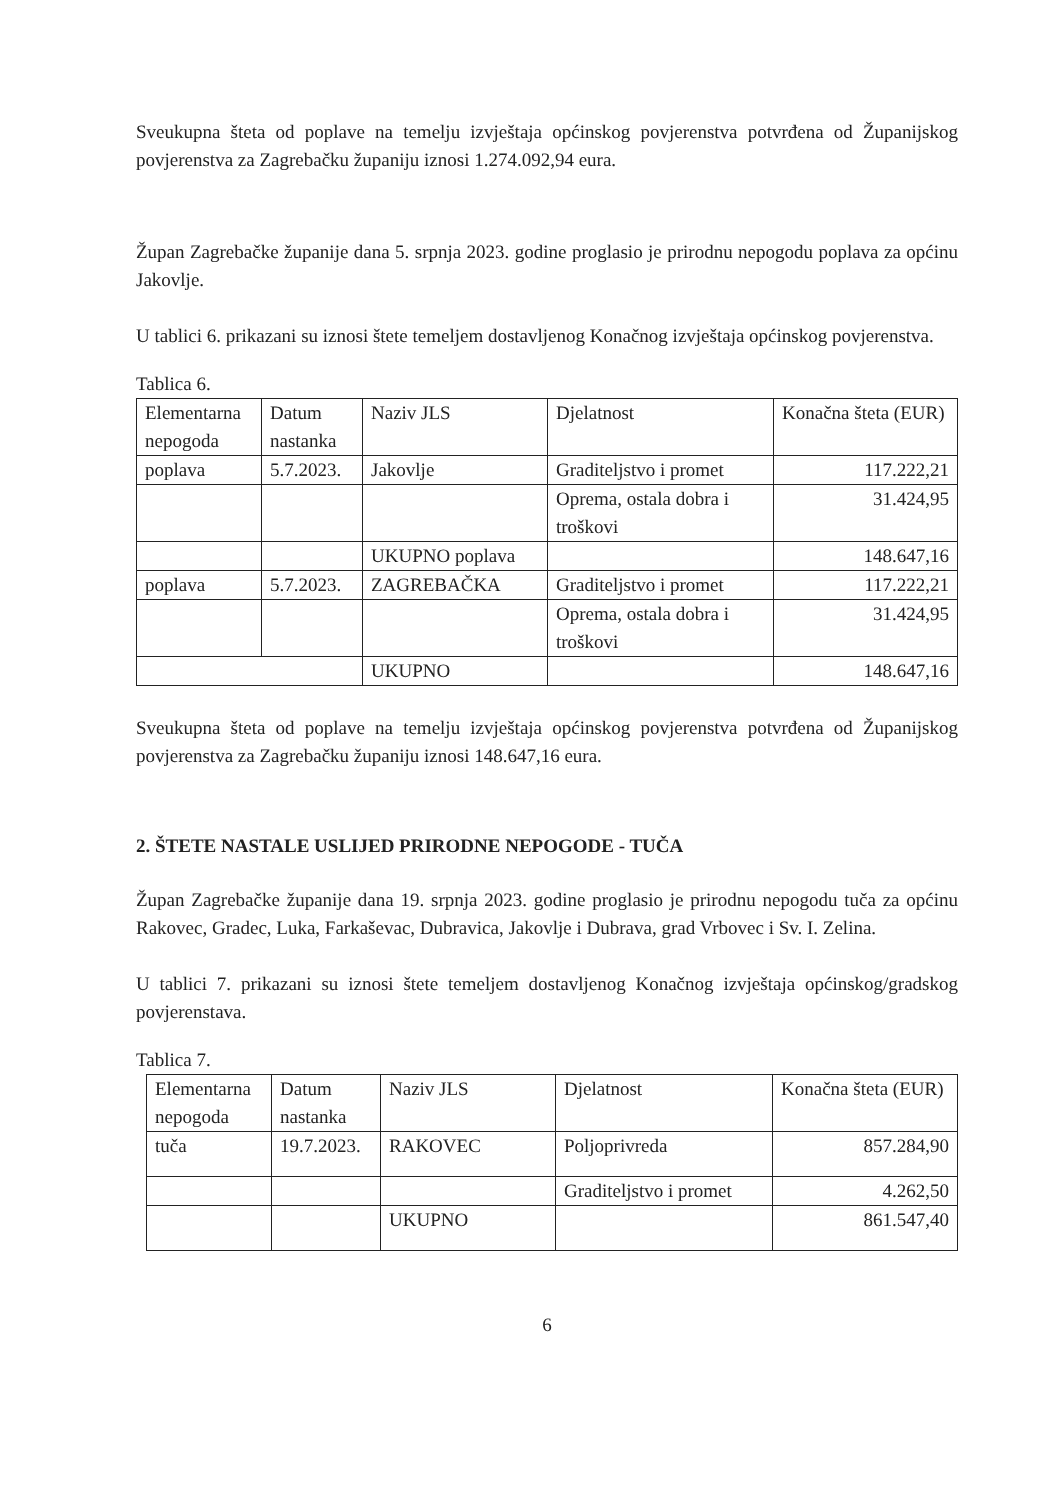Sveukupna šteta od poplave na temelju izvještaja općinskog povjerenstva potvrđena od Županijskog povjerenstva za Zagrebačku županiju iznosi 1.274.092,94 eura.
Župan Zagrebačke županije dana 5. srpnja 2023. godine proglasio je prirodnu nepogodu poplava za općinu Jakovlje.
U tablici 6. prikazani su iznosi štete temeljem dostavljenog Konačnog izvještaja općinskog povjerenstva.
Tablica 6.
| Elementarna nepogoda | Datum nastanka | Naziv JLS | Djelatnost | Konačna šteta (EUR) |
| poplava | 5.7.2023. | Jakovlje | Graditeljstvo i promet | 117.222,21 |
| | | | Oprema, ostala dobra i troškovi | 31.424,95 |
| | | UKUPNO poplava | | 148.647,16 |
| poplava | 5.7.2023. | ZAGREBAČKA | Graditeljstvo i promet | 117.222,21 |
| | | | Oprema, ostala dobra i troškovi | 31.424,95 |
| | | UKUPNO | | 148.647,16 |
Sveukupna šteta od poplave na temelju izvještaja općinskog povjerenstva potvrđena od Županijskog povjerenstva za Zagrebačku županiju iznosi 148.647,16 eura.
2. ŠTETE NASTALE USLIJED PRIRODNE NEPOGODE - TUČA
Župan Zagrebačke županije dana 19. srpnja 2023. godine proglasio je prirodnu nepogodu tuča za općinu Rakovec, Gradec, Luka, Farkaševac, Dubravica, Jakovlje i Dubrava, grad Vrbovec i Sv. I. Zelina.
U tablici 7. prikazani su iznosi štete temeljem dostavljenog Konačnog izvještaja općinskog/gradskog povjerenstava.
Tablica 7.
| Elementarna nepogoda | Datum nastanka | Naziv JLS | Djelatnost | Konačna šteta (EUR) |
| tuča | 19.7.2023. | RAKOVEC | Poljoprivreda | 857.284,90 |
| | | | Graditeljstvo i promet | 4.262,50 |
| | | UKUPNO | | 861.547,40 |
6